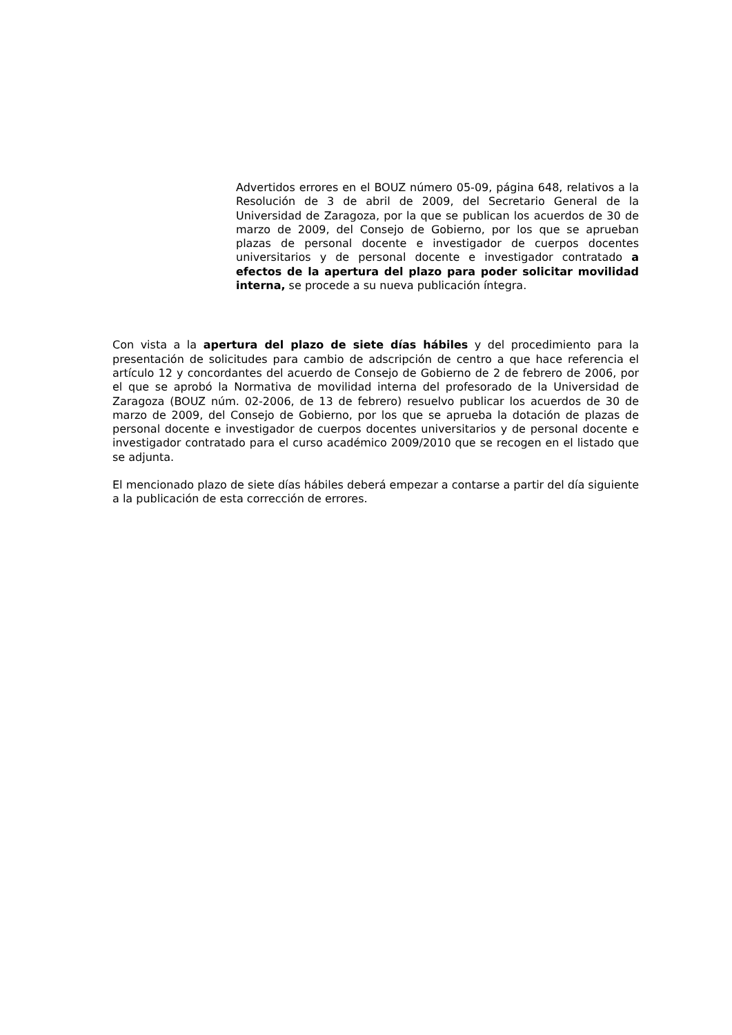Advertidos errores en el BOUZ número 05-09, página 648, relativos a la Resolución de 3 de abril de 2009, del Secretario General de la Universidad de Zaragoza, por la que se publican los acuerdos de 30 de marzo de 2009, del Consejo de Gobierno, por los que se aprueban plazas de personal docente e investigador de cuerpos docentes universitarios y de personal docente e investigador contratado a efectos de la apertura del plazo para poder solicitar movilidad interna, se procede a su nueva publicación íntegra.
Con vista a la apertura del plazo de siete días hábiles y del procedimiento para la presentación de solicitudes para cambio de adscripción de centro a que hace referencia el artículo 12 y concordantes del acuerdo de Consejo de Gobierno de 2 de febrero de 2006, por el que se aprobó la Normativa de movilidad interna del profesorado de la Universidad de Zaragoza (BOUZ núm. 02-2006, de 13 de febrero) resuelvo publicar los acuerdos de 30 de marzo de 2009, del Consejo de Gobierno, por los que se aprueba la dotación de plazas de personal docente e investigador de cuerpos docentes universitarios y de personal docente e investigador contratado para el curso académico 2009/2010 que se recogen en el listado que se adjunta.
El mencionado plazo de siete días hábiles deberá empezar a contarse a partir del día siguiente a la publicación de esta corrección de errores.